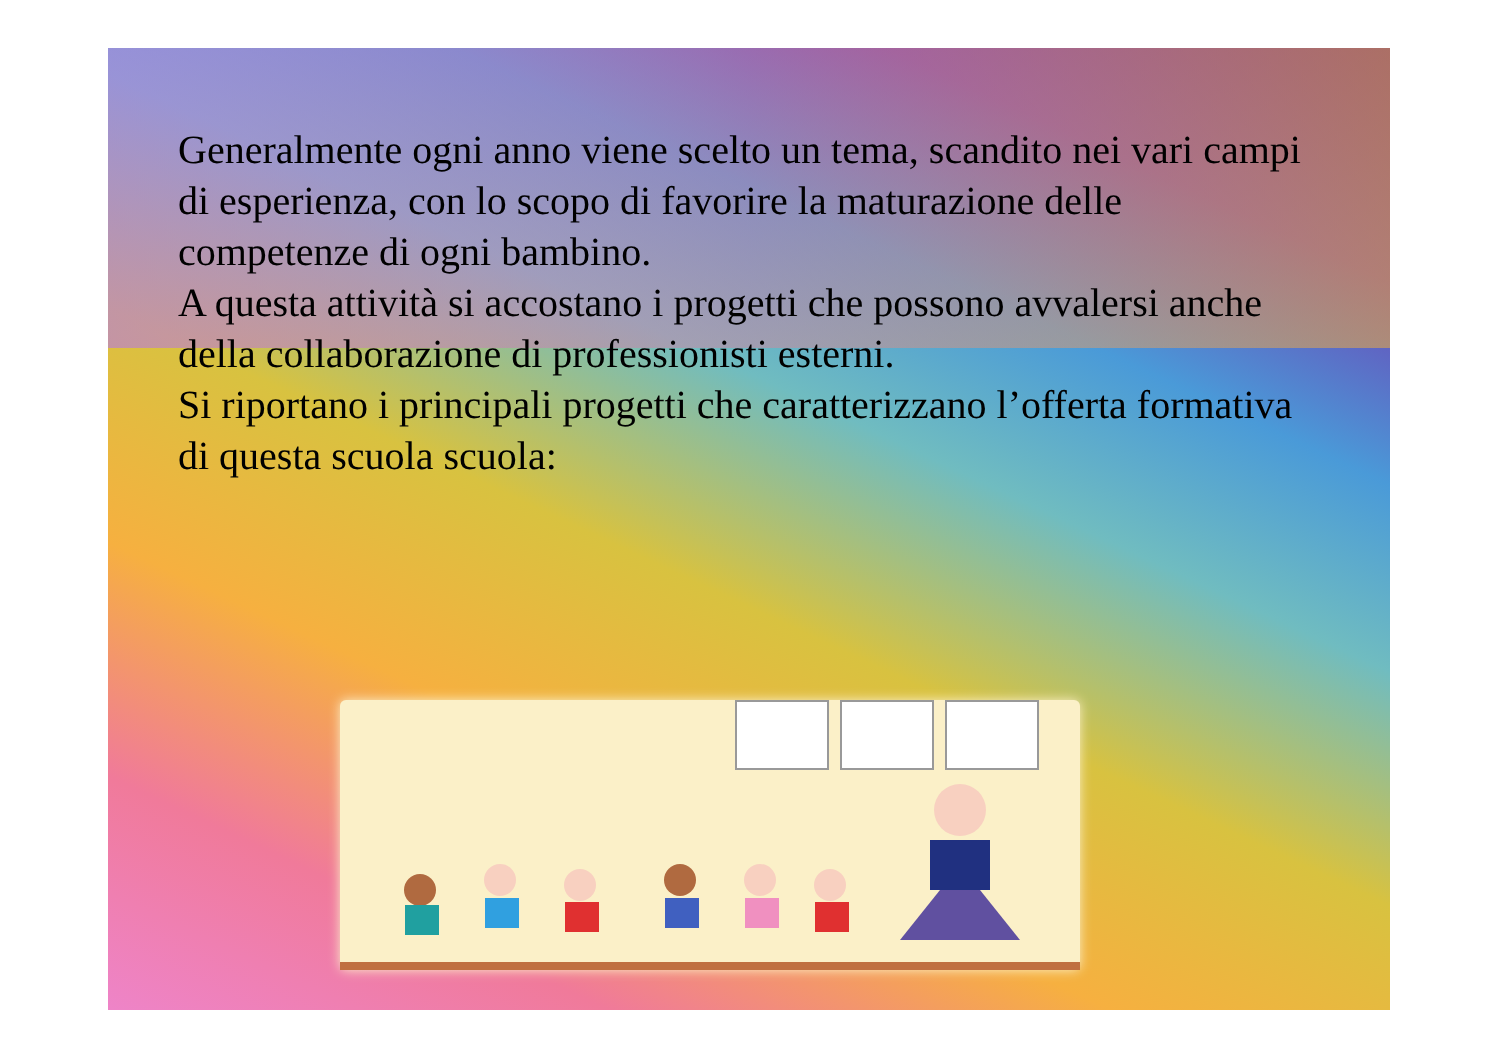Generalmente ogni anno viene scelto un tema, scandito nei vari campi di esperienza, con lo scopo di favorire la maturazione delle competenze di ogni bambino.
A questa attività si accostano i progetti che possono avvalersi anche della collaborazione di professionisti esterni.
Si riportano i principali progetti che caratterizzano l’offerta formativa di questa scuola scuola: